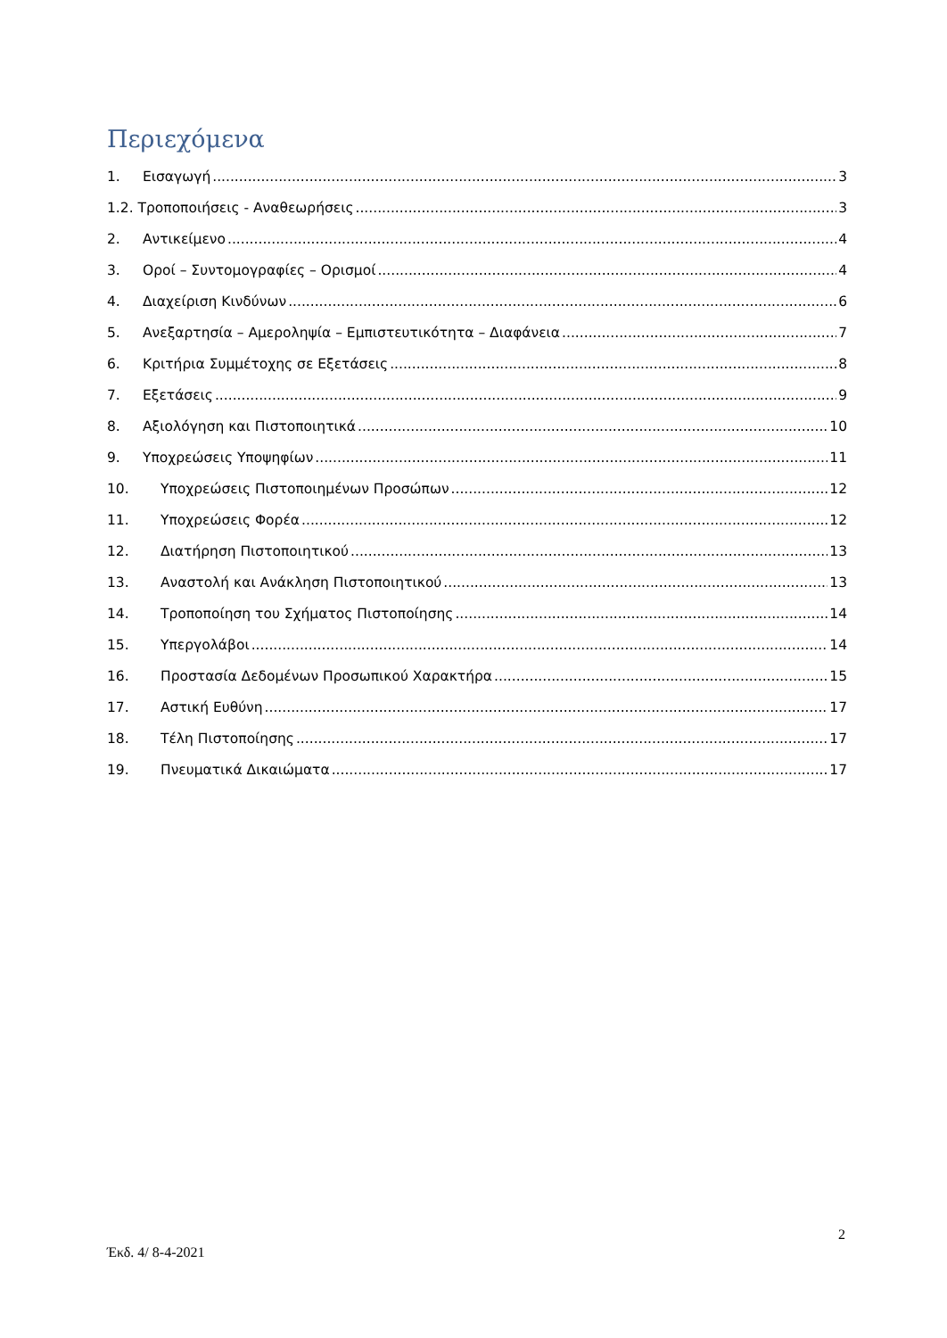Περιεχόμενα
1. Εισαγωγή 3
1.2. Τροποποιήσεις - Αναθεωρήσεις 3
2. Αντικείμενο 4
3. Οροί – Συντομογραφίες – Ορισμοί 4
4. Διαχείριση Κινδύνων 6
5. Ανεξαρτησία – Αμεροληψία – Εμπιστευτικότητα – Διαφάνεια 7
6. Κριτήρια Συμμέτοχης σε Εξετάσεις 8
7. Εξετάσεις 9
8. Αξιολόγηση και Πιστοποιητικά 10
9. Υποχρεώσεις Υποψηφίων 11
10. Υποχρεώσεις Πιστοποιημένων Προσώπων 12
11. Υποχρεώσεις Φορέα 12
12. Διατήρηση Πιστοποιητικού 13
13. Αναστολή και Ανάκληση Πιστοποιητικού 13
14. Τροποποίηση του Σχήματος Πιστοποίησης 14
15. Υπεργολάβοι 14
16. Προστασία Δεδομένων Προσωπικού Χαρακτήρα 15
17. Αστική Ευθύνη 17
18. Τέλη Πιστοποίησης 17
19. Πνευματικά Δικαιώματα 17
2
Έκδ. 4/ 8-4-2021